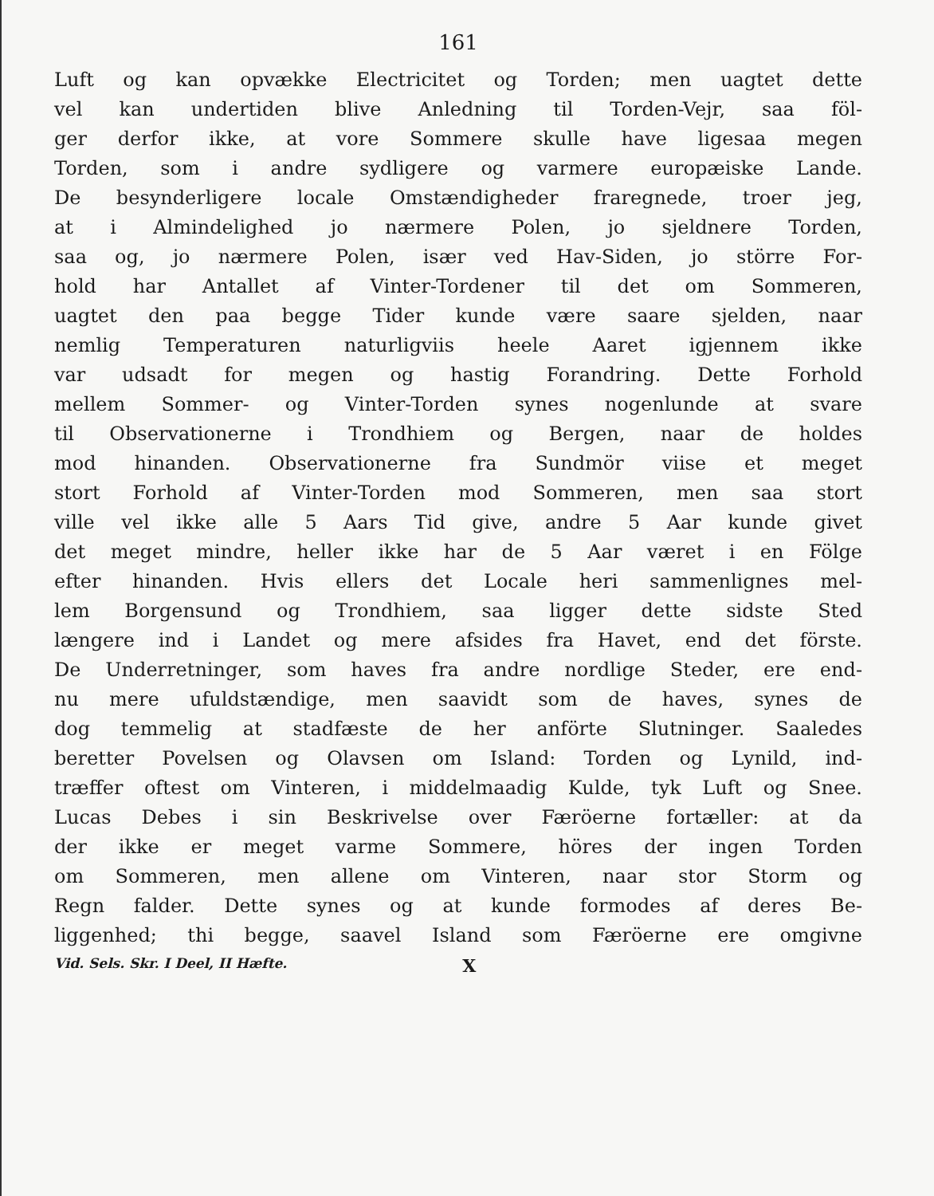161
Luft og kan opvække Electricitet og Torden; men uagtet dette
vel kan undertiden blive Anledning til Torden-Vejr, saa föl-
ger derfor ikke, at vore Sommere skulle have ligesaa megen
Torden, som i andre sydligere og varmere europæiske Lande.
De besynderligere locale Omstændigheder fraregnede, troer jeg,
at i Almindelighed jo nærmere Polen, jo sjeldnere Torden,
saa og, jo nærmere Polen, især ved Hav-Siden, jo större For-
hold har Antallet af Vinter-Tordener til det om Sommeren,
uagtet den paa begge Tider kunde være saare sjelden, naar
nemlig Temperaturen naturligviis heele Aaret igjennem ikke
var udsadt for megen og hastig Forandring. Dette Forhold
mellem Sommer- og Vinter-Torden synes nogenlunde at svare
til Observationerne i Trondhiem og Bergen, naar de holdes
mod hinanden. Observationerne fra Sundmör viise et meget
stort Forhold af Vinter-Torden mod Sommeren, men saa stort
ville vel ikke alle 5 Aars Tid give, andre 5 Aar kunde givet
det meget mindre, heller ikke har de 5 Aar været i en Fölge
efter hinanden. Hvis ellers det Locale heri sammenlignes mel-
lem Borgensund og Trondhiem, saa ligger dette sidste Sted
længere ind i Landet og mere afsides fra Havet, end det förste.
De Underretninger, som haves fra andre nordlige Steder, ere end-
nu mere ufuldstændige, men saavidt som de haves, synes de
dog temmelig at stadfæste de her anförte Slutninger. Saaledes
beretter Povelsen og Olavsen om Island: Torden og Lynild, ind-
træffer oftest om Vinteren, i middelmaadig Kulde, tyk Luft og Snee.
Lucas Debes i sin Beskrivelse over Færöerne fortæller: at da
der ikke er meget varme Sommere, höres der ingen Torden
om Sommeren, men allene om Vinteren, naar stor Storm og
Regn falder. Dette synes og at kunde formodes af deres Be-
liggenhed; thi begge, saavel Island som Færöerne ere omgivne
Vid. Sels. Skr. I Deel, II Hæfte. X